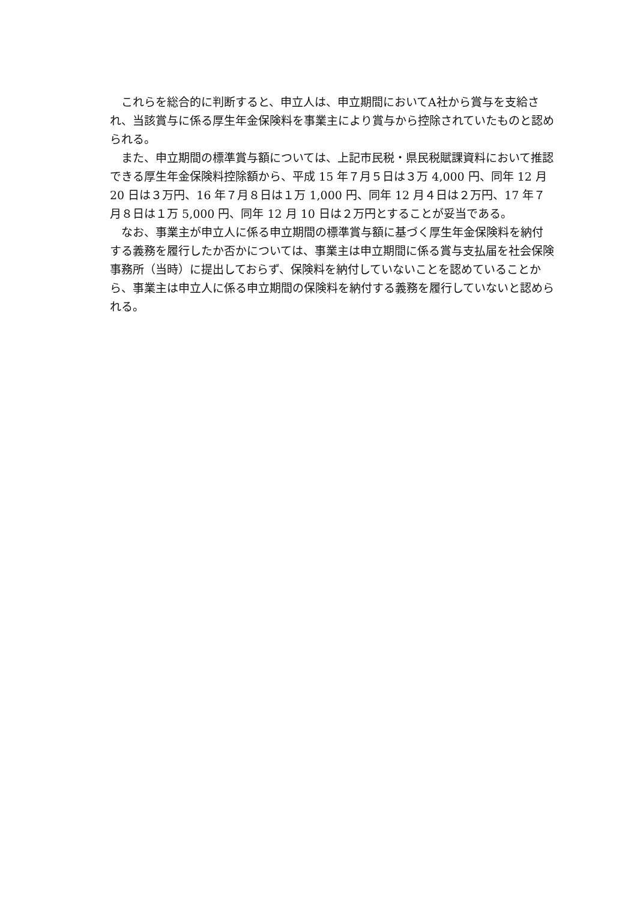これらを総合的に判断すると、申立人は、申立期間においてA社から賞与を支給され、当該賞与に係る厚生年金保険料を事業主により賞与から控除されていたものと認められる。
また、申立期間の標準賞与額については、上記市民税・県民税賦課資料において推認できる厚生年金保険料控除額から、平成 15 年７月５日は３万 4,000 円、同年 12 月 20 日は３万円、16 年７月８日は１万 1,000 円、同年 12 月４日は２万円、17 年７月８日は１万 5,000 円、同年 12 月 10 日は２万円とすることが妥当である。
なお、事業主が申立人に係る申立期間の標準賞与額に基づく厚生年金保険料を納付する義務を履行したか否かについては、事業主は申立期間に係る賞与支払届を社会保険事務所（当時）に提出しておらず、保険料を納付していないことを認めていることから、事業主は申立人に係る申立期間の保険料を納付する義務を履行していないと認められる。